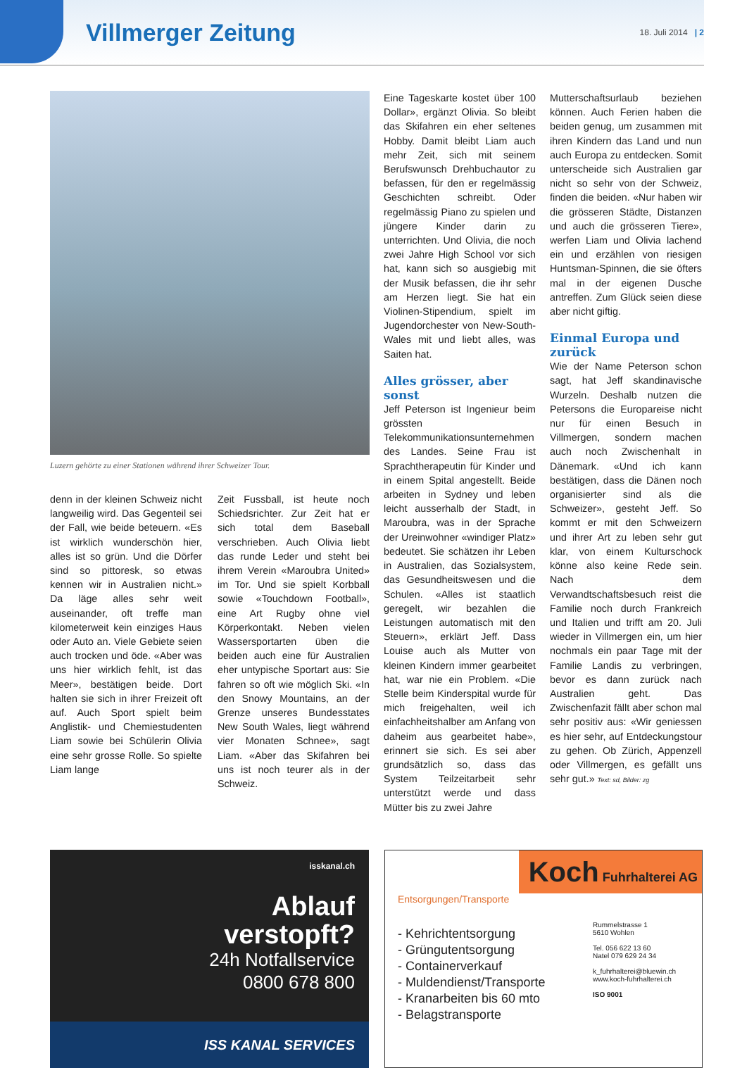Villmerger Zeitung 18. Juli 2014 | 2
Luzern gehörte zu einer Stationen während ihrer Schweizer Tour.
denn in der kleinen Schweiz nicht langweilig wird. Das Gegenteil sei der Fall, wie beide beteuern. «Es ist wirklich wunderschön hier, alles ist so grün. Und die Dörfer sind so pittoresk, so etwas kennen wir in Australien nicht.» Da läge alles sehr weit auseinander, oft treffe man kilometerweit kein einziges Haus oder Auto an. Viele Gebiete seien auch trocken und öde. «Aber was uns hier wirklich fehlt, ist das Meer», bestätigen beide. Dort halten sie sich in ihrer Freizeit oft auf. Auch Sport spielt beim Anglistik- und Chemiestudenten Liam sowie bei Schülerin Olivia eine sehr grosse Rolle. So spielte Liam lange
Zeit Fussball, ist heute noch Schiedsrichter. Zur Zeit hat er sich total dem Baseball verschrieben. Auch Olivia liebt das runde Leder und steht bei ihrem Verein «Maroubra United» im Tor. Und sie spielt Korbball sowie «Touchdown Football», eine Art Rugby ohne viel Körperkontakt. Neben vielen Wassersportarten üben die beiden auch eine für Australien eher untypische Sportart aus: Sie fahren so oft wie möglich Ski. «In den Snowy Mountains, an der Grenze unseres Bundesstates New South Wales, liegt während vier Monaten Schnee», sagt Liam. «Aber das Skifahren bei uns ist noch teurer als in der Schweiz.
Eine Tageskarte kostet über 100 Dollar», ergänzt Olivia. So bleibt das Skifahren ein eher seltenes Hobby. Damit bleibt Liam auch mehr Zeit, sich mit seinem Berufswunsch Drehbuchautor zu befassen, für den er regelmässig Geschichten schreibt. Oder regelmässig Piano zu spielen und jüngere Kinder darin zu unterrichten. Und Olivia, die noch zwei Jahre High School vor sich hat, kann sich so ausgiebig mit der Musik befassen, die ihr sehr am Herzen liegt. Sie hat ein Violinen-Stipendium, spielt im Jugendorchester von New-South-Wales mit und liebt alles, was Saiten hat.
Alles grösser, aber sonst
Jeff Peterson ist Ingenieur beim grössten Telekommunikationsunternehmen des Landes. Seine Frau ist Sprachtherapeutin für Kinder und in einem Spital angestellt. Beide arbeiten in Sydney und leben leicht ausserhalb der Stadt, in Maroubra, was in der Sprache der Ureinwohner «windiger Platz» bedeutet. Sie schätzen ihr Leben in Australien, das Sozialsystem, das Gesundheitswesen und die Schulen. «Alles ist staatlich geregelt, wir bezahlen die Leistungen automatisch mit den Steuern», erklärt Jeff. Dass Louise auch als Mutter von kleinen Kindern immer gearbeitet hat, war nie ein Problem. «Die Stelle beim Kinderspital wurde für mich freigehalten, weil ich einfachheitshalber am Anfang von daheim aus gearbeitet habe», erinnert sie sich. Es sei aber grundsätzlich so, dass das System Teilzeitarbeit sehr unterstützt werde und dass Mütter bis zu zwei Jahre
Mutterschaftsurlaub beziehen können. Auch Ferien haben die beiden genug, um zusammen mit ihren Kindern das Land und nun auch Europa zu entdecken. Somit unterscheide sich Australien gar nicht so sehr von der Schweiz, finden die beiden. «Nur haben wir die grösseren Städte, Distanzen und auch die grösseren Tiere», werfen Liam und Olivia lachend ein und erzählen von riesigen Huntsman-Spinnen, die sie öfters mal in der eigenen Dusche antreffen. Zum Glück seien diese aber nicht giftig.
Einmal Europa und zurück
Wie der Name Peterson schon sagt, hat Jeff skandinavische Wurzeln. Deshalb nutzen die Petersons die Europareise nicht nur für einen Besuch in Villmergen, sondern machen auch noch Zwischenhalt in Dänemark. «Und ich kann bestätigen, dass die Dänen noch organisierter sind als die Schweizer», gesteht Jeff. So kommt er mit den Schweizern und ihrer Art zu leben sehr gut klar, von einem Kulturschock könne also keine Rede sein. Nach dem Verwandtschaftsbesuch reist die Familie noch durch Frankreich und Italien und trifft am 20. Juli wieder in Villmergen ein, um hier nochmals ein paar Tage mit der Familie Landis zu verbringen, bevor es dann zurück nach Australien geht. Das Zwischenfazit fällt aber schon mal sehr positiv aus: «Wir geniessen es hier sehr, auf Entdeckungstour zu gehen. Ob Zürich, Appenzell oder Villmergen, es gefällt uns sehr gut.» Text: sd, Bilder: zg
isskanal.ch
Ablauf
verstopft?
24h Notfallservice
0800 678 800
ISS KANAL SERVICES
Koch Fuhrhalterei AG
Entsorgungen/Transporte
- Kehrichtentsorgung
- Grüngutentsorgung
- Containerverkauf
- Muldendienst/Transporte
- Kranarbeiten bis 60 mto
- Belagstransporte
Rummelstrasse 1
5610 Wohlen
Tel. 056 622 13 60
Natel 079 629 24 34
k_fuhrhalterei@bluewin.ch
www.koch-fuhrhalterei.ch
ISO 9001